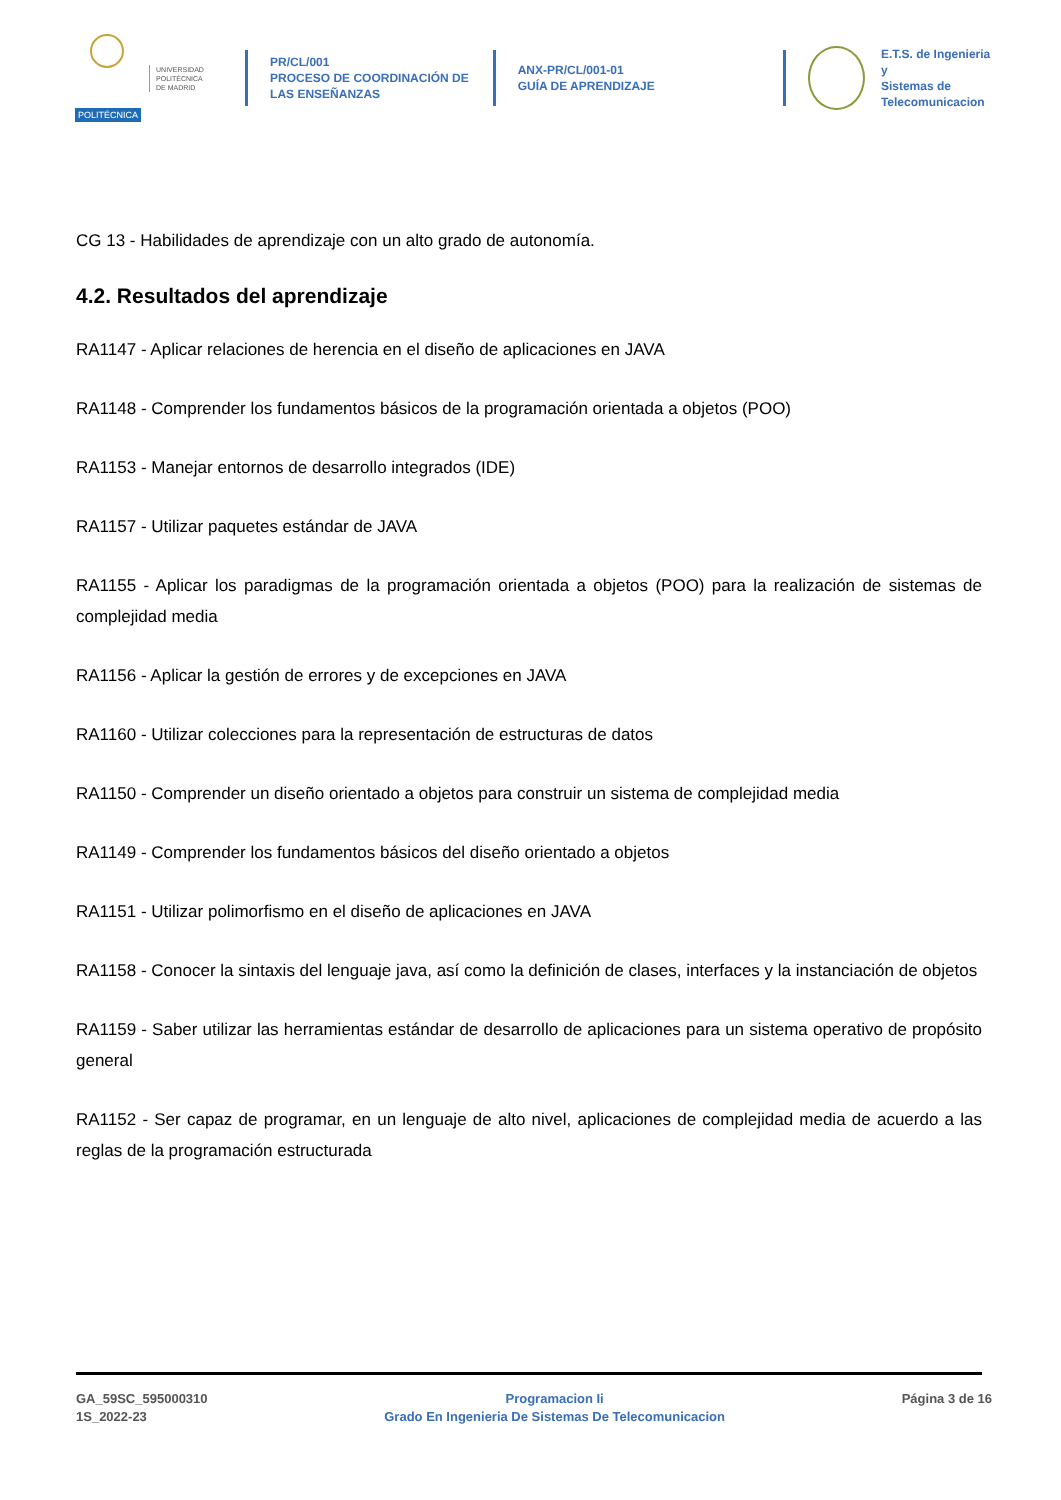POLITÉCNICA
UNIVERSIDAD
POLITÉCNICA
DE MADRID
PR/CL/001
PROCESO DE COORDINACIÓN DE LAS ENSEÑANZAS
ANX-PR/CL/001-01
GUÍA DE APRENDIZAJE
E.T.S. de Ingenieria y
Sistemas de
Telecomunicacion
CG 13 - Habilidades de aprendizaje con un alto grado de autonomía.
4.2. Resultados del aprendizaje
RA1147 - Aplicar relaciones de herencia en el diseño de aplicaciones en JAVA
RA1148 - Comprender los fundamentos básicos de la programación orientada a objetos (POO)
RA1153 - Manejar entornos de desarrollo integrados (IDE)
RA1157 - Utilizar paquetes estándar de JAVA
RA1155 - Aplicar los paradigmas de la programación orientada a objetos (POO) para la realización de sistemas de complejidad media
RA1156 - Aplicar la gestión de errores y de excepciones en JAVA
RA1160 - Utilizar colecciones para la representación de estructuras de datos
RA1150 - Comprender un diseño orientado a objetos para construir un sistema de complejidad media
RA1149 - Comprender los fundamentos básicos del diseño orientado a objetos
RA1151 - Utilizar polimorfismo en el diseño de aplicaciones en JAVA
RA1158 - Conocer la sintaxis del lenguaje java, así como la definición de clases, interfaces y la instanciación de objetos
RA1159 - Saber utilizar las herramientas estándar de desarrollo de aplicaciones para un sistema operativo de propósito general
RA1152 - Ser capaz de programar, en un lenguaje de alto nivel, aplicaciones de complejidad media de acuerdo a las reglas de la programación estructurada
GA_59SC_595000310
1S_2022-23
Programacion Ii
Grado En Ingenieria De Sistemas De Telecomunicacion
Página 3 de 16